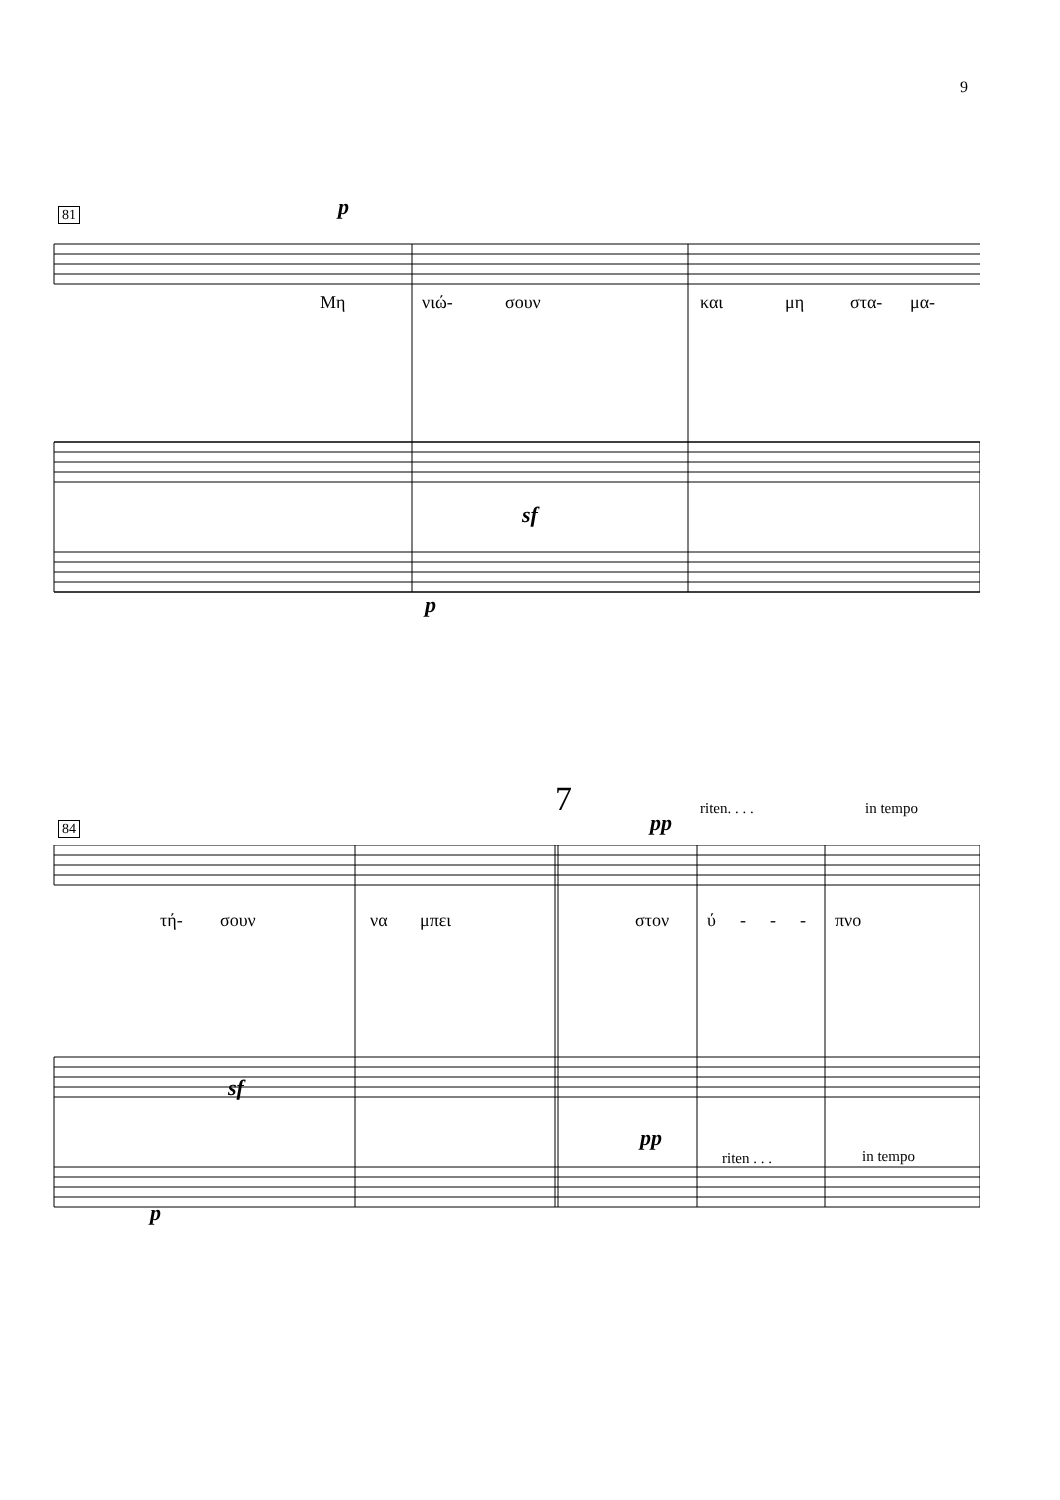9
81 p
Μη νιώ- σουν και μη στα- μα-
sf
p
7 riten. . . . in tempo
84 pp
τή- σουν να μπει στον ύ - - - πνο
sf
pp
riten . . . in tempo
p